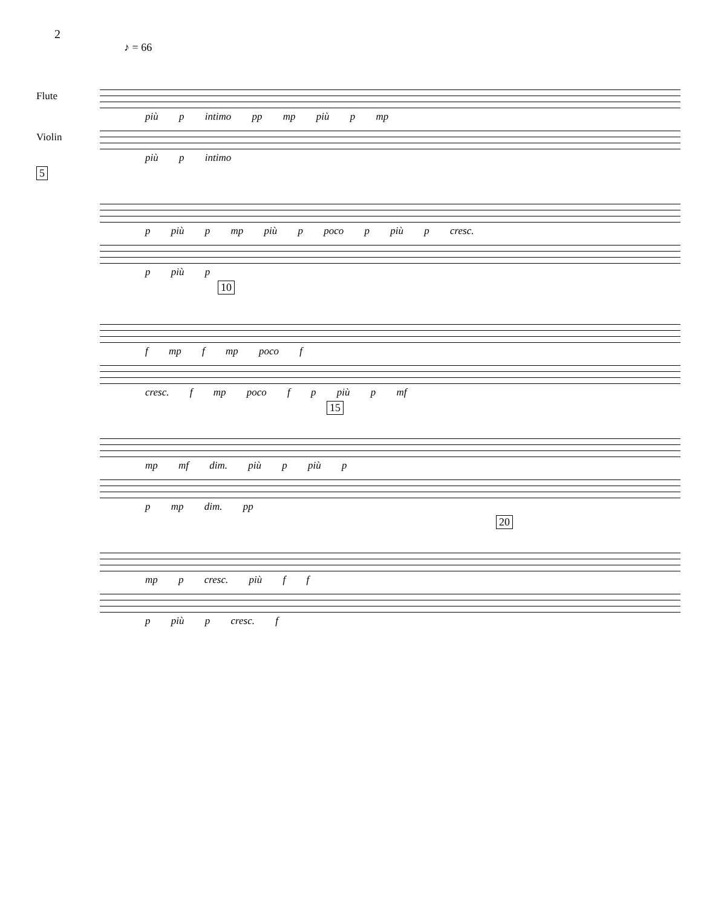2
♪ = 66
Flute
più p intimo pp mp più p mp
Violin
più p intimo
5
p più p mp più p poco p più p cresc.
p più p
10
f mp f mp poco f
cresc. f mp poco f p più p mf
15
mp mf dim. più p più p
p mp dim. pp
20
mp p cresc. più f f
p più p cresc. f